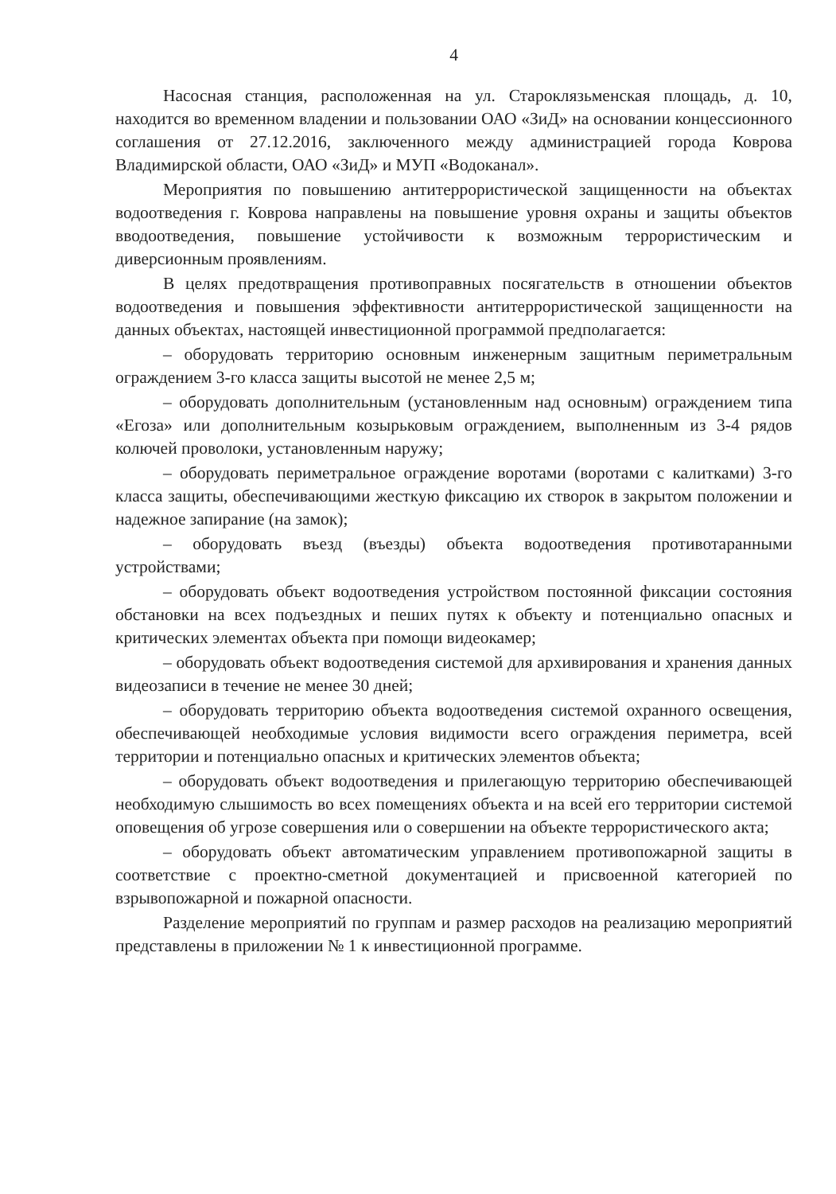4
Насосная станция, расположенная на ул. Староклязьменская площадь, д. 10, находится во временном владении и пользовании ОАО «ЗиД» на основании концессионного соглашения от 27.12.2016, заключенного между администрацией города Коврова Владимирской области, ОАО «ЗиД» и МУП «Водоканал».
Мероприятия по повышению антитеррористической защищенности на объектах водоотведения г. Коврова направлены на повышение уровня охраны и защиты объектов вводоотведения, повышение устойчивости к возможным террористическим и диверсионным проявлениям.
В целях предотвращения противоправных посягательств в отношении объектов водоотведения и повышения эффективности антитеррористической защищенности на данных объектах, настоящей инвестиционной программой предполагается:
– оборудовать территорию основным инженерным защитным периметральным ограждением 3-го класса защиты высотой не менее 2,5 м;
– оборудовать дополнительным (установленным над основным) ограждением типа «Егоза» или дополнительным козырьковым ограждением, выполненным из 3-4 рядов колючей проволоки, установленным наружу;
– оборудовать периметральное ограждение воротами (воротами с калитками) 3-го класса защиты, обеспечивающими жесткую фиксацию их створок в закрытом положении и надежное запирание (на замок);
– оборудовать въезд (въезды) объекта водоотведения противотаранными устройствами;
– оборудовать объект водоотведения устройством постоянной фиксации состояния обстановки на всех подъездных и пеших путях к объекту и потенциально опасных и критических элементах объекта при помощи видеокамер;
– оборудовать объект водоотведения системой для архивирования и хранения данных видеозаписи в течение не менее 30 дней;
– оборудовать территорию объекта водоотведения системой охранного освещения, обеспечивающей необходимые условия видимости всего ограждения периметра, всей территории и потенциально опасных и критических элементов объекта;
– оборудовать объект водоотведения и прилегающую территорию обеспечивающей необходимую слышимость во всех помещениях объекта и на всей его территории системой оповещения об угрозе совершения или о совершении на объекте террористического акта;
– оборудовать объект автоматическим управлением противопожарной защиты в соответствие с проектно-сметной документацией и присвоенной категорией по взрывопожарной и пожарной опасности.
Разделение мероприятий по группам и размер расходов на реализацию мероприятий представлены в приложении № 1 к инвестиционной программе.